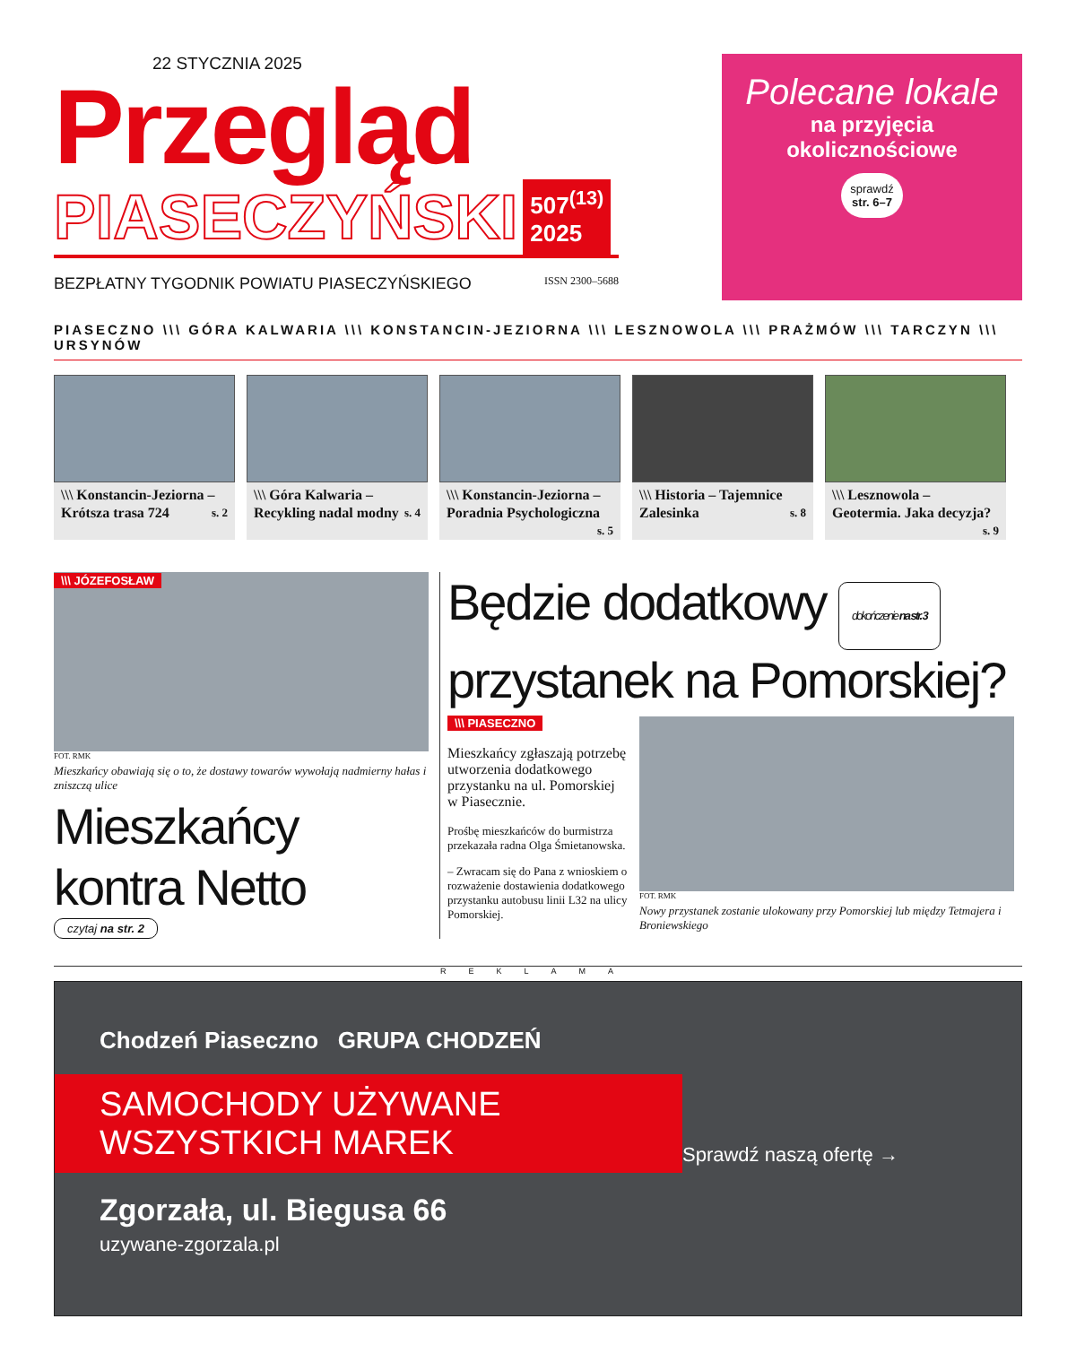22 STYCZNIA 2025
Przegląd
PIASECZYŃSKI 507<sup>(13)</sup>
2025
BEZPŁATNY TYGODNIK POWIATU PIASECZYŃSKIEGO ISSN 2300–5688
Polecane lokale
na przyjęcia
okolicznościowe
sprawdź
str. 6–7
PIASECZNO \\\ GÓRA KALWARIA \\\ KONSTANCIN-JEZIORNA \\\ LESZNOWOLA \\\ PRAŻMÓW \\\ TARCZYN \\\ URSYNÓW
\\\ Konstancin-Jeziorna – Krótsza trasa 724 s. 2
\\\ Góra Kalwaria – Recykling nadal modny s. 4
\\\ Konstancin-Jeziorna – Poradnia Psychologiczna s. 5
\\\ Historia – Tajemnice Zalesinka s. 8
\\\ Lesznowola – Geotermia. Jaka decyzja? s. 9
\\\ JÓZEFOSŁAW
FOT. RMK
Mieszkańcy obawiają się o to, że dostawy towarów wywołają nadmierny hałas i zniszczą ulice
Mieszkańcy
kontra Netto
czytaj na str. 2
Będzie dodatkowy dokończenie na str. 3
przystanek na Pomorskiej?
\\\ PIASECZNO
Mieszkańcy zgłaszają potrzebę utworzenia dodatkowego przystanku na ul. Pomorskiej w Piasecznie.
Prośbę mieszkańców do burmistrza przekazała radna Olga Śmietanowska.
– Zwracam się do Pana z wnioskiem o rozważenie dostawienia dodatkowego przystanku autobusu linii L32 na ulicy Pomorskiej.
FOT. RMK
Nowy przystanek zostanie ulokowany przy Pomorskiej lub między Tetmajera i Broniewskiego
REKLAMA
Chodzeń Piaseczno GRUPA CHODZEŃ
SAMOCHODY UŻYWANE
WSZYSTKICH MAREK
Zgorzała, ul. Biegusa 66
uzywane-zgorzala.pl
Sprawdź naszą ofertę →